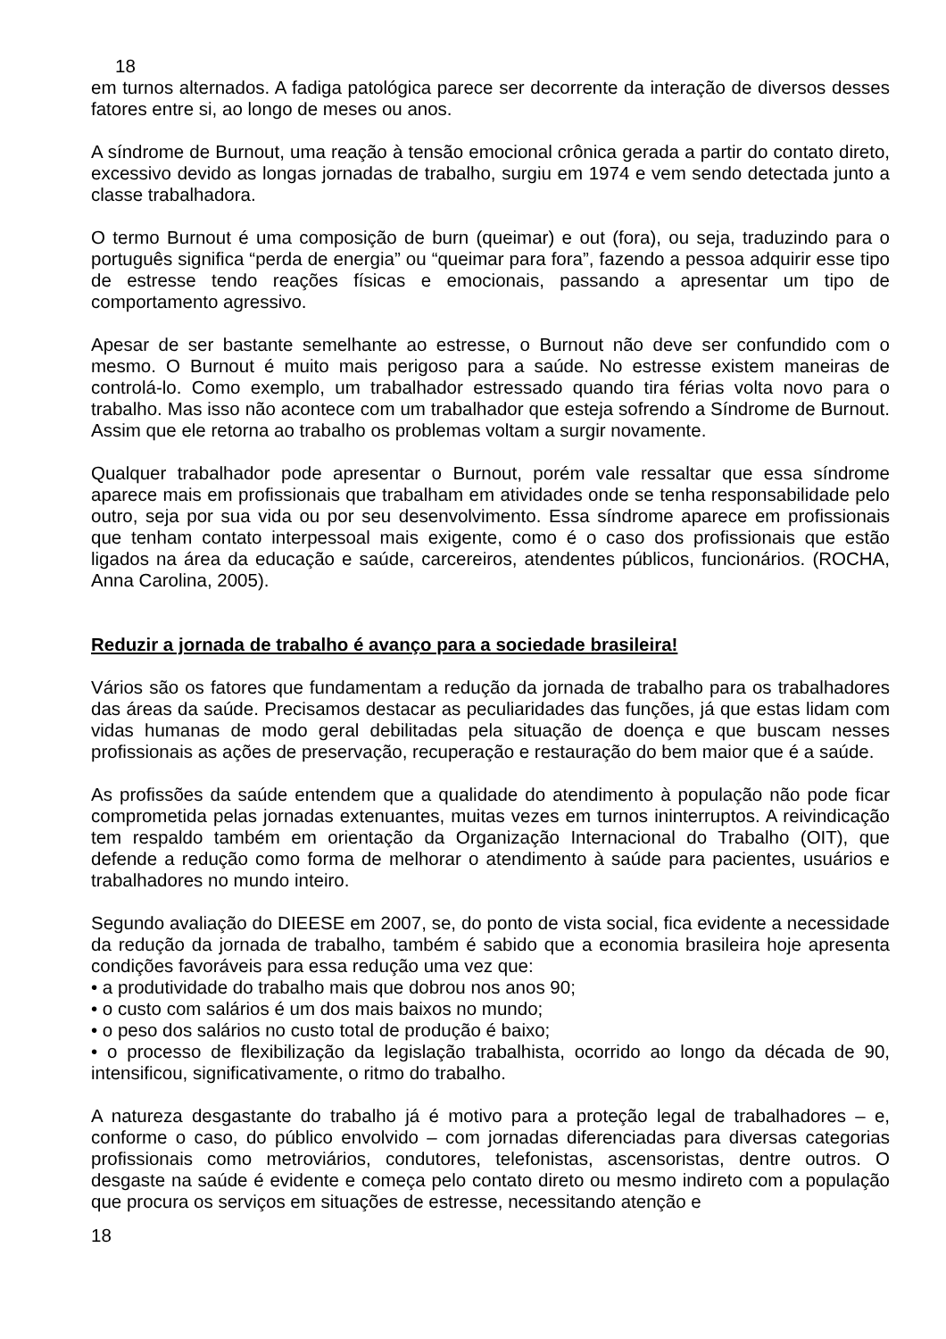18
em turnos alternados. A fadiga patológica parece ser decorrente da interação de diversos desses fatores entre si, ao longo de meses ou anos.
A síndrome de Burnout, uma reação à tensão emocional crônica gerada a partir do contato direto, excessivo devido as longas jornadas de trabalho, surgiu em 1974 e vem sendo detectada junto a classe trabalhadora.
O termo Burnout é uma composição de burn (queimar) e out (fora), ou seja, traduzindo para o português significa “perda de energia” ou “queimar para fora”, fazendo a pessoa adquirir esse tipo de estresse tendo reações físicas e emocionais, passando a apresentar um tipo de comportamento agressivo.
Apesar de ser bastante semelhante ao estresse, o Burnout não deve ser confundido com o mesmo. O Burnout é muito mais perigoso para a saúde. No estresse existem maneiras de controlá-lo. Como exemplo, um trabalhador estressado quando tira férias volta novo para o trabalho. Mas isso não acontece com um trabalhador que esteja sofrendo a Síndrome de Burnout. Assim que ele retorna ao trabalho os problemas voltam a surgir novamente.
Qualquer trabalhador pode apresentar o Burnout, porém vale ressaltar que essa síndrome aparece mais em profissionais que trabalham em atividades onde se tenha responsabilidade pelo outro, seja por sua vida ou por seu desenvolvimento. Essa síndrome aparece em profissionais que tenham contato interpessoal mais exigente, como é o caso dos profissionais que estão ligados na área da educação e saúde, carcereiros, atendentes públicos, funcionários. (ROCHA, Anna Carolina, 2005).
Reduzir a jornada de trabalho é avanço para a sociedade brasileira!
Vários são os fatores que fundamentam a redução da jornada de trabalho para os trabalhadores das áreas da saúde. Precisamos destacar as peculiaridades das funções, já que estas lidam com vidas humanas de modo geral debilitadas pela situação de doença e que buscam nesses profissionais as ações de preservação, recuperação e restauração do bem maior que é a saúde.
As profissões da saúde entendem que a qualidade do atendimento à população não pode ficar comprometida pelas jornadas extenuantes, muitas vezes em turnos ininterruptos. A reivindicação tem respaldo também em orientação da Organização Internacional do Trabalho (OIT), que defende a redução como forma de melhorar o atendimento à saúde para pacientes, usuários e trabalhadores no mundo inteiro.
Segundo avaliação do DIEESE em 2007, se, do ponto de vista social, fica evidente a necessidade da redução da jornada de trabalho, também é sabido que a economia brasileira hoje apresenta condições favoráveis para essa redução uma vez que:
• a produtividade do trabalho mais que dobrou nos anos 90;
• o custo com salários é um dos mais baixos no mundo;
• o peso dos salários no custo total de produção é baixo;
• o processo de flexibilização da legislação trabalhista, ocorrido ao longo da década de 90, intensificou, significativamente, o ritmo do trabalho.
A natureza desgastante do trabalho já é motivo para a proteção legal de trabalhadores – e, conforme o caso, do público envolvido – com jornadas diferenciadas para diversas categorias profissionais como metroviários, condutores, telefonistas, ascensoristas, dentre outros. O desgaste na saúde é evidente e começa pelo contato direto ou mesmo indireto com a população que procura os serviços em situações de estresse, necessitando atenção e
18